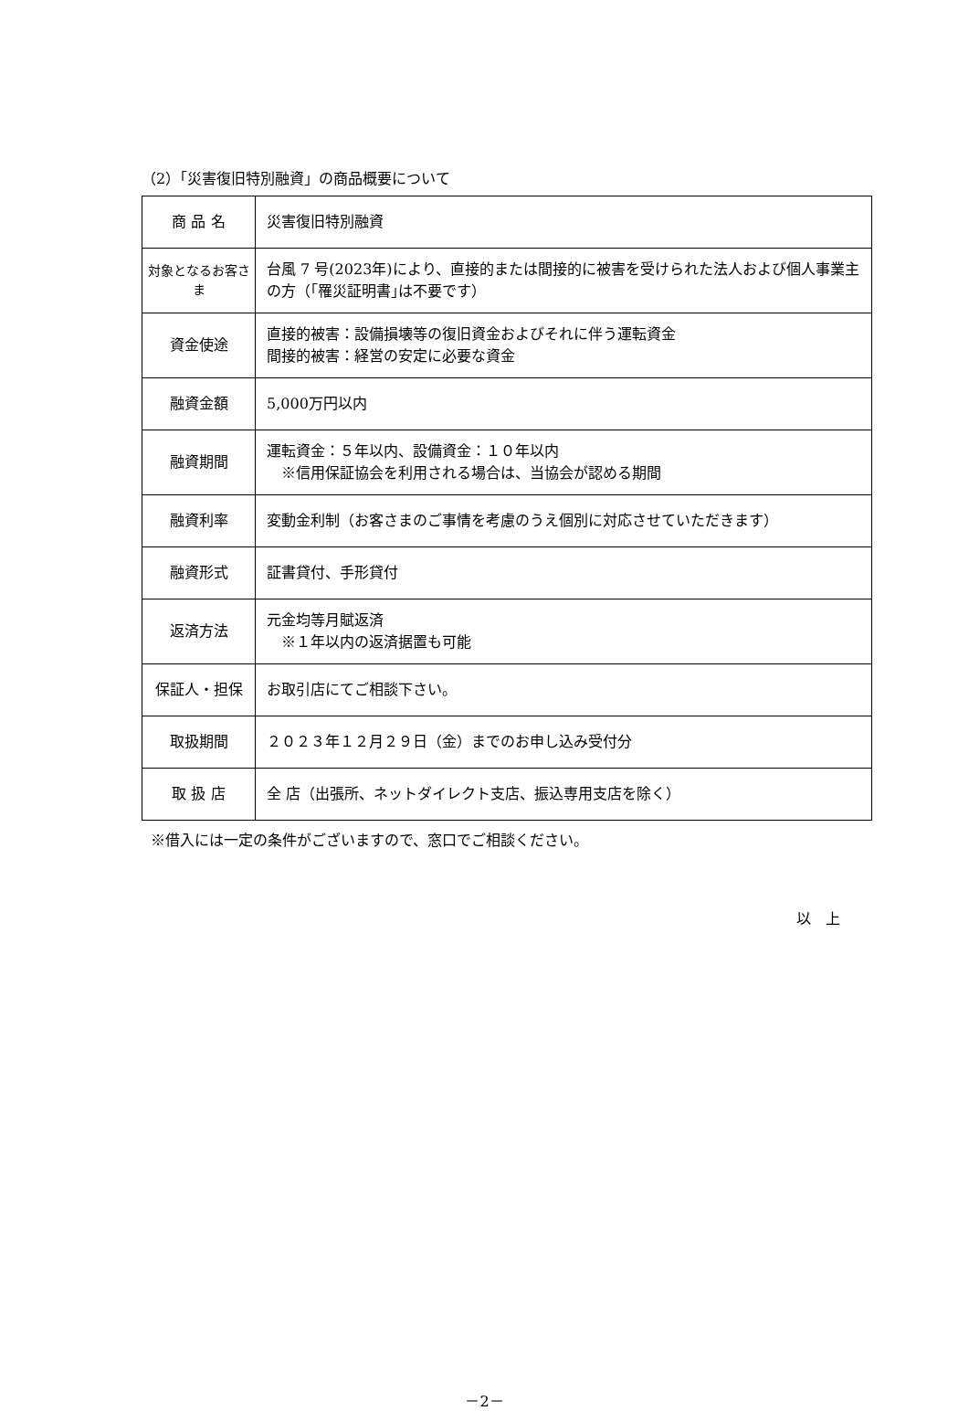（2）「災害復旧特別融資」の商品概要について
| 商 品 名 | 災害復旧特別融資 |
| 対象となるお客さま | 台風 7 号(2023年)により、直接的または間接的に被害を受けられた法人および個人事業主の方（｢罹災証明書｣は不要です） |
| 資金使途 | 直接的被害：設備損壊等の復旧資金およびそれに伴う運転資金 間接的被害：経営の安定に必要な資金 |
| 融資金額 | 5,000万円以内 |
| 融資期間 | 運転資金：５年以内、設備資金：１０年以内 ※信用保証協会を利用される場合は、当協会が認める期間 |
| 融資利率 | 変動金利制（お客さまのご事情を考慮のうえ個別に対応させていただきます） |
| 融資形式 | 証書貸付、手形貸付 |
| 返済方法 | 元金均等月賦返済 ※１年以内の返済据置も可能 |
| 保証人・担保 | お取引店にてご相談下さい。 |
| 取扱期間 | ２０２３年１２月２９日（金）までのお申し込み受付分 |
| 取 扱 店 | 全 店（出張所、ネットダイレクト支店、振込専用支店を除く） |
※借入には一定の条件がございますので、窓口でご相談ください。
以　上
－2－